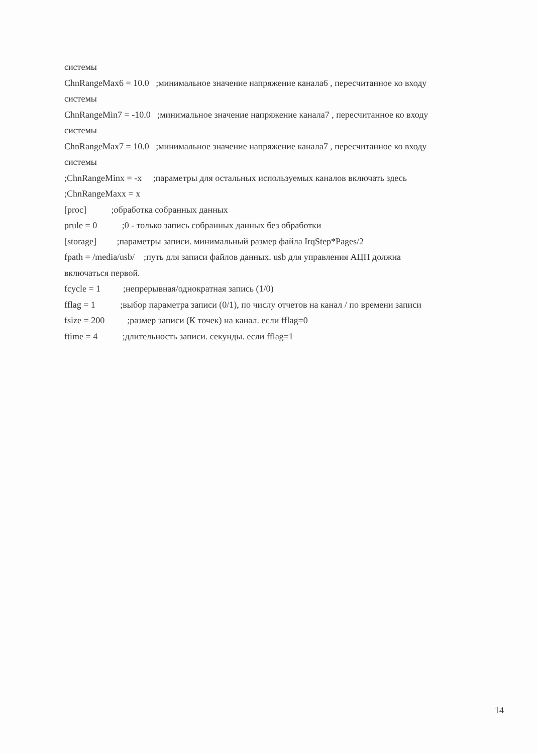системы
ChnRangeMax6 = 10.0 ;минимальное значение напряжение канала6 , пересчитанное ко входу
системы
ChnRangeMin7 = -10.0 ;минимальное значение напряжение канала7 , пересчитанное ко входу
системы
ChnRangeMax7 = 10.0 ;минимальное значение напряжение канала7 , пересчитанное ко входу
системы
;ChnRangeMinx = -x ;параметры для остальных используемых каналов включать здесь
;ChnRangeMaxx = x
[proc] ;обработка собранных данных
prule = 0 ;0 - только запись собранных данных без обработки
[storage] ;параметры записи. минимальный размер файла IrqStep*Pages/2
fpath = /media/usb/ ;путь для записи файлов данных. usb для управления АЦП должна
включаться первой.
fcycle = 1 ;непрерывная/однократная запись (1/0)
fflag = 1 ;выбор параметра записи (0/1), по числу отчетов на канал / по времени записи
fsize = 200 ;размер записи (К точек) на канал. если fflag=0
ftime = 4 ;длительность записи. секунды. если fflag=1
14